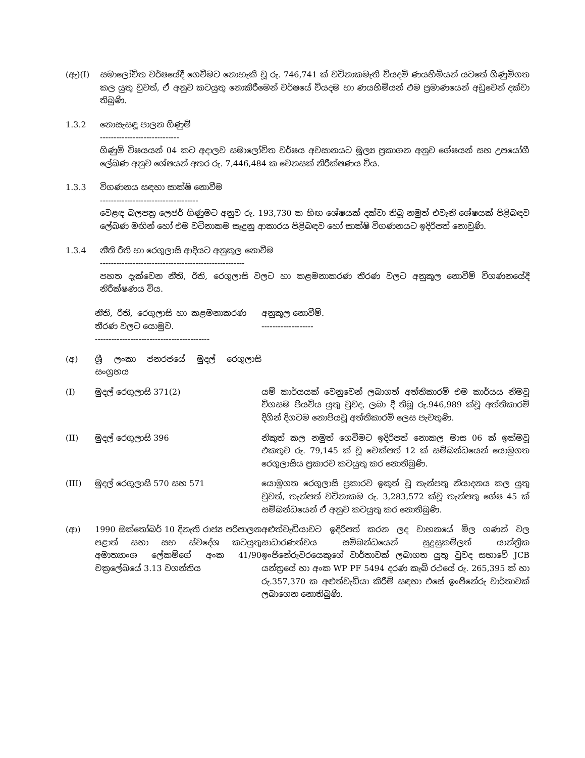(ඇ)(I) සමාලෝචිත වර්ෂයේදී ගෙවීමට නොහැකි වූ රු. 746,741 ක් වටිනාකමැති වියදම් ණයහිමියන් යටතේ ගිණුම්ගත කල යුතු වුවත්, ඒ අනුව කටයුතු නොකිරීමෙන් වර්ෂයේ වියදම හා ණයහිමියන් එම ප්‍රමාණයෙන් අඩුවෙන් දක්වා තිබුණි.
1.3.2 නොසැසඳූ පාලන ගිණුම්
-----------------------------
ගිණුම් විෂයයන් 04 කට අදාලව සමාලෝචිත වර්ෂය අවසානයට මූල්‍ය ප්‍රකාශන අනුව ශේෂයන් සහ උපයෝගී ලේඛණ අනුව ශේෂයන් අතර රු. 7,446,484 ක වෙනසක් නිරීක්ෂණය විය.
1.3.3 විගණනය සඳහා සාක්ෂි නොවීම
------------------------------------
වෙළඳ බලපත්‍ර ලෙජර් ගිණුමට අනුව රු. 193,730 ක හිඟ ශේෂයක් දක්වා තිබූ නමුත් එවැනි ශේෂයක් පිළිබඳව ලේඛණ මඟින් හෝ එම වටිනාකම සෑදුනු ආකාරය පිළිබඳව හෝ සාක්ෂි විගණනයට ඉදිරිපත් නොවුණි.
1.3.4 නීති රීති හා රෙගුලාසි ආදියට අනුකූල නොවීම
-----------------------------------------------------
පහත දැක්වෙන නීති, රීති, රෙගුලාසි වලට හා කළමනාකරණ තීරණ වලට අනුකූල නොවීම් විගණනයේදී නිරීක්ෂණය විය.
| | නීති, රීති, රෙගුලාසි හා කළමනාකරණ තීරණ වලට යොමුව. ------------------------------------------ | අනුකූල නොවීම්. ------------------- |
| (අ) | ශ්‍රී ලංකා ජනරජයේ මුදල් රෙගුලාසි සංග්‍රහය | |
| (I) | මුදල් රෙගුලාසි 371(2) | යම් කාර්යයක් වෙනුවෙන් ලබාගත් අත්තිකාරම් එම කාර්යය නිමවූ විගසම පියවිය යුතු වුවද, ලබා දී තිබූ රු.946,989 ක්වූ අත්තිකාරම් දිගින් දිගටම නොපියවූ අත්තිකාරම් ලෙස පැවතුණි. |
| (II) | මුදල් රෙගුලාසි 396 | නිකුත් කල නමුත් ගෙවීමට ඉදිරිපත් නොකල මාස 06 ක් ඉක්මවූ එකතුව රු. 79,145 ක් වූ චෙක්පත් 12 ක් සම්බන්ධයෙන් යොමුගත රෙගුලාසිය ප්‍රකාරව කටයුතු කර නොතිබුණි. |
| (III) | මුදල් රෙගුලාසි 570 සහ 571 | යොමුගත රෙගුලාසි ප්‍රකාරව ඉකුත් වූ තැන්පතු නියාදනය කල යුතු වුවත්, තැන්පත් වටිනාකම රු. 3,283,572 ක්වූ තැන්පතු ශේෂ 45 ක් සම්බන්ධයෙන් ඒ අනුව කටයුතු කර නොතිබුණි. |
| (ආ) | 1990 ඔක්තෝබර් 10 දිනැති රාජ්‍ය පරිපාලන පළාත් සභා සහ ස්වදේශ කටයුතු අමාත්‍යාංශ ලේකම්ගේ අංක 41/90 චක්‍රලේඛයේ 3.13 වගන්තිය | අළුත්වැඩියාවට ඉදිරිපත් කරන ලද වාහනයේ මිල ගණන් වල සාධාරණත්වය සම්බන්ධයෙන් සුදුසුකම්ලත් යාන්ත්‍රික ඉංජිනේරුවරයෙකුගේ වාර්තාවක් ලබාගත යුතු වුවද සභාවේ JCB යන්ත්‍රයේ හා අංක WP PF 5494 දරණ කැබ් රථයේ රු. 265,395 ක් හා රු.357,370 ක අළුත්වැඩියා කිරීම් සඳහා එසේ ඉංජිනේරු වාර්තාවක් ලබාගෙන නොතිබුණි. |